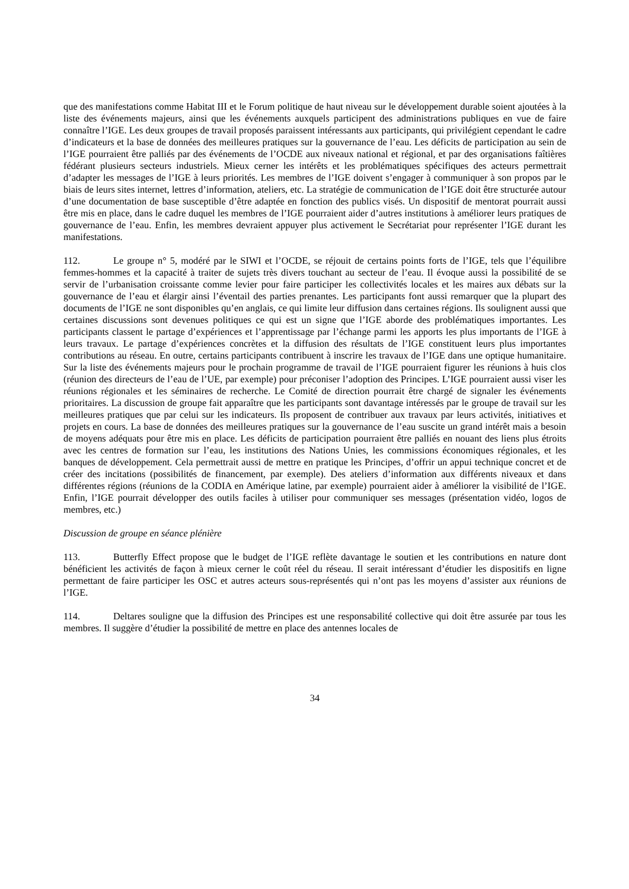que des manifestations comme Habitat III et le Forum politique de haut niveau sur le développement durable soient ajoutées à la liste des événements majeurs, ainsi que les événements auxquels participent des administrations publiques en vue de faire connaître l’IGE. Les deux groupes de travail proposés paraissent intéressants aux participants, qui privilégient cependant le cadre d’indicateurs et la base de données des meilleures pratiques sur la gouvernance de l’eau. Les déficits de participation au sein de l’IGE pourraient être palliés par des événements de l’OCDE aux niveaux national et régional, et par des organisations faîtières fédérant plusieurs secteurs industriels. Mieux cerner les intérêts et les problématiques spécifiques des acteurs permettrait d’adapter les messages de l’IGE à leurs priorités. Les membres de l’IGE doivent s’engager à communiquer à son propos par le biais de leurs sites internet, lettres d’information, ateliers, etc. La stratégie de communication de l’IGE doit être structurée autour d’une documentation de base susceptible d’être adaptée en fonction des publics visés. Un dispositif de mentorat pourrait aussi être mis en place, dans le cadre duquel les membres de l’IGE pourraient aider d’autres institutions à améliorer leurs pratiques de gouvernance de l’eau. Enfin, les membres devraient appuyer plus activement le Secrétariat pour représenter l’IGE durant les manifestations.
112. Le groupe n° 5, modéré par le SIWI et l’OCDE, se réjouit de certains points forts de l’IGE, tels que l’équilibre femmes-hommes et la capacité à traiter de sujets très divers touchant au secteur de l’eau. Il évoque aussi la possibilité de se servir de l’urbanisation croissante comme levier pour faire participer les collectivités locales et les maires aux débats sur la gouvernance de l’eau et élargir ainsi l’éventail des parties prenantes. Les participants font aussi remarquer que la plupart des documents de l’IGE ne sont disponibles qu’en anglais, ce qui limite leur diffusion dans certaines régions. Ils soulignent aussi que certaines discussions sont devenues politiques ce qui est un signe que l’IGE aborde des problématiques importantes. Les participants classent le partage d’expériences et l’apprentissage par l’échange parmi les apports les plus importants de l’IGE à leurs travaux. Le partage d’expériences concrètes et la diffusion des résultats de l’IGE constituent leurs plus importantes contributions au réseau. En outre, certains participants contribuent à inscrire les travaux de l’IGE dans une optique humanitaire. Sur la liste des événements majeurs pour le prochain programme de travail de l’IGE pourraient figurer les réunions à huis clos (réunion des directeurs de l’eau de l’UE, par exemple) pour préconiser l’adoption des Principes. L’IGE pourraient aussi viser les réunions régionales et les séminaires de recherche. Le Comité de direction pourrait être chargé de signaler les événements prioritaires. La discussion de groupe fait apparaître que les participants sont davantage intéressés par le groupe de travail sur les meilleures pratiques que par celui sur les indicateurs. Ils proposent de contribuer aux travaux par leurs activités, initiatives et projets en cours. La base de données des meilleures pratiques sur la gouvernance de l’eau suscite un grand intérêt mais a besoin de moyens adéquats pour être mis en place. Les déficits de participation pourraient être palliés en nouant des liens plus étroits avec les centres de formation sur l’eau, les institutions des Nations Unies, les commissions économiques régionales, et les banques de développement. Cela permettrait aussi de mettre en pratique les Principes, d’offrir un appui technique concret et de créer des incitations (possibilités de financement, par exemple). Des ateliers d’information aux différents niveaux et dans différentes régions (réunions de la CODIA en Amérique latine, par exemple) pourraient aider à améliorer la visibilité de l’IGE. Enfin, l’IGE pourrait développer des outils faciles à utiliser pour communiquer ses messages (présentation vidéo, logos de membres, etc.)
Discussion de groupe en séance plénière
113. Butterfly Effect propose que le budget de l’IGE reflète davantage le soutien et les contributions en nature dont bénéficient les activités de façon à mieux cerner le coût réel du réseau. Il serait intéressant d’étudier les dispositifs en ligne permettant de faire participer les OSC et autres acteurs sous-représentés qui n’ont pas les moyens d’assister aux réunions de l’IGE.
114. Deltares souligne que la diffusion des Principes est une responsabilité collective qui doit être assurée par tous les membres. Il suggère d’étudier la possibilité de mettre en place des antennes locales de
34